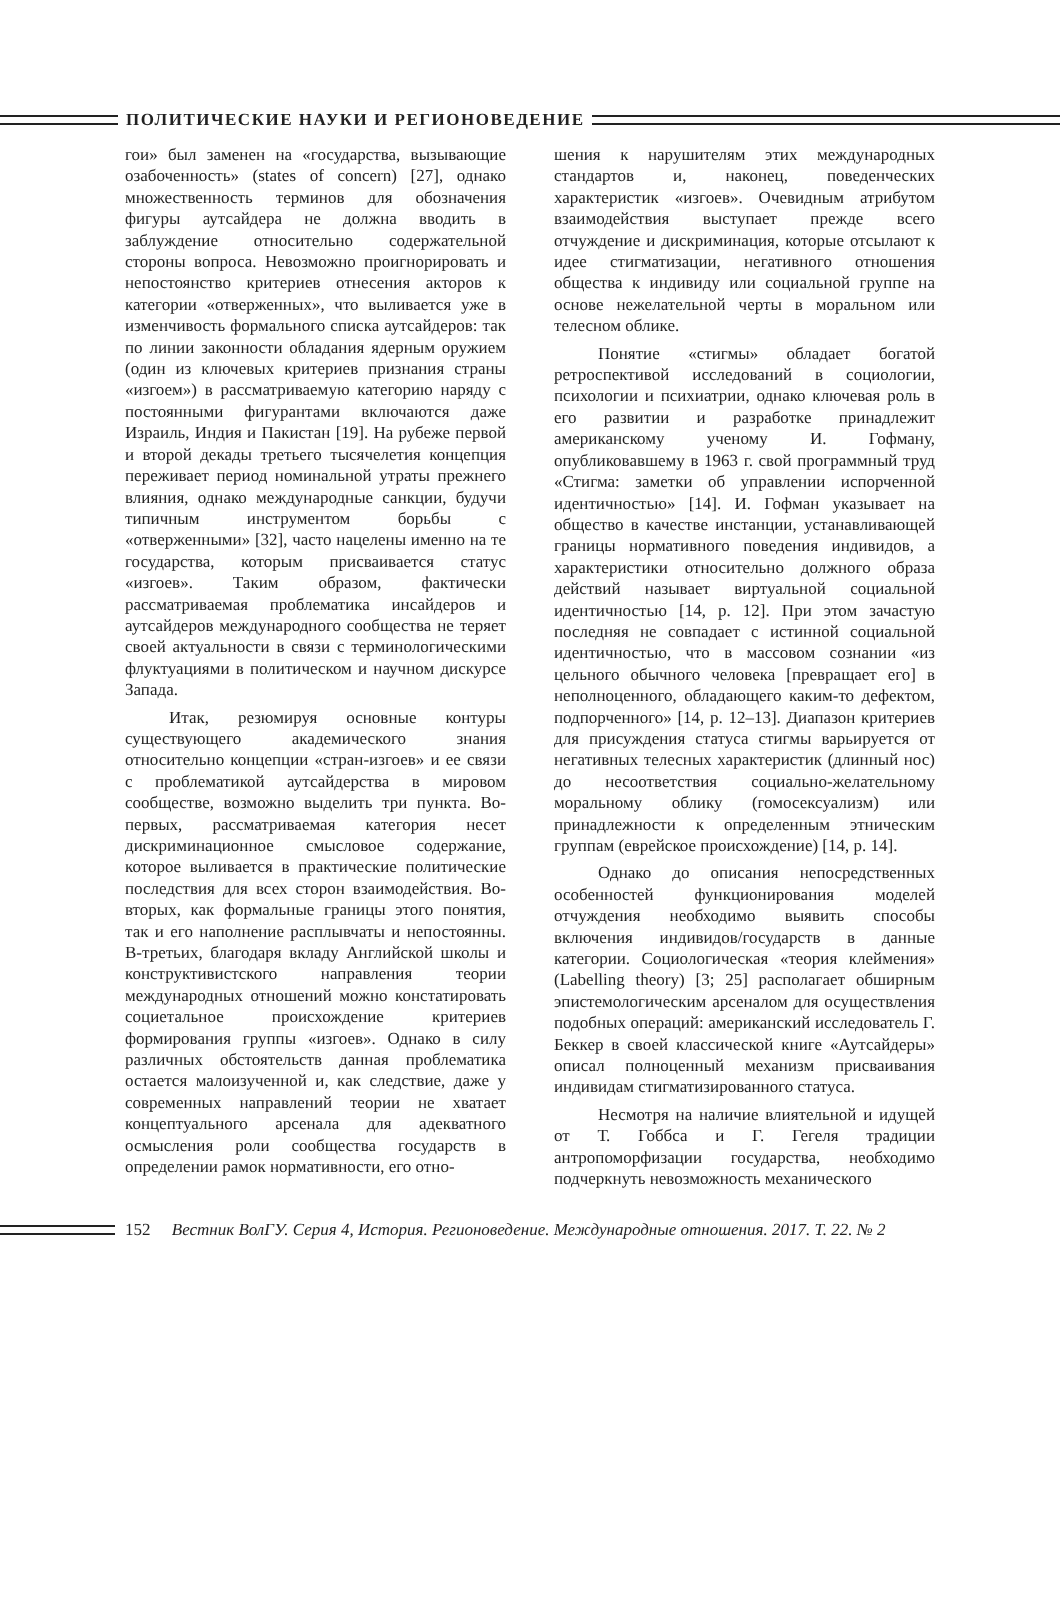ПОЛИТИЧЕСКИЕ НАУКИ И РЕГИОНОВЕДЕНИЕ
гои» был заменен на «государства, вызывающие озабоченность» (states of concern) [27], однако множественность терминов для обозначения фигуры аутсайдера не должна вводить в заблуждение относительно содержательной стороны вопроса. Невозможно проигнорировать и непостоянство критериев отнесения акторов к категории «отверженных», что выливается уже в изменчивость формального списка аутсайдеров: так по линии законности обладания ядерным оружием (один из ключевых критериев признания страны «изгоем») в рассматриваемую категорию наряду с постоянными фигурантами включаются даже Израиль, Индия и Пакистан [19]. На рубеже первой и второй декады третьего тысячелетия концепция переживает период номинальной утраты прежнего влияния, однако международные санкции, будучи типичным инструментом борьбы с «отверженными» [32], часто нацелены именно на те государства, которым присваивается статус «изгоев». Таким образом, фактически рассматриваемая проблематика инсайдеров и аутсайдеров международного сообщества не теряет своей актуальности в связи с терминологическими флуктуациями в политическом и научном дискурсе Запада.
Итак, резюмируя основные контуры существующего академического знания относительно концепции «стран-изгоев» и ее связи с проблематикой аутсайдерства в мировом сообществе, возможно выделить три пункта. Во-первых, рассматриваемая категория несет дискриминационное смысловое содержание, которое выливается в практические политические последствия для всех сторон взаимодействия. Во-вторых, как формальные границы этого понятия, так и его наполнение расплывчаты и непостоянны. В-третьих, благодаря вкладу Английской школы и конструктивистского направления теории международных отношений можно констатировать социетальное происхождение критериев формирования группы «изгоев». Однако в силу различных обстоятельств данная проблематика остается малоизученной и, как следствие, даже у современных направлений теории не хватает концептуального арсенала для адекватного осмысления роли сообщества государств в определении рамок нормативности, его отно-
шения к нарушителям этих международных стандартов и, наконец, поведенческих характеристик «изгоев». Очевидным атрибутом взаимодействия выступает прежде всего отчуждение и дискриминация, которые отсылают к идее стигматизации, негативного отношения общества к индивиду или социальной группе на основе нежелательной черты в моральном или телесном облике.
Понятие «стигмы» обладает богатой ретроспективой исследований в социологии, психологии и психиатрии, однако ключевая роль в его развитии и разработке принадлежит американскому ученому И. Гофману, опубликовавшему в 1963 г. свой программный труд «Стигма: заметки об управлении испорченной идентичностью» [14]. И. Гофман указывает на общество в качестве инстанции, устанавливающей границы нормативного поведения индивидов, а характеристики относительно должного образа действий называет виртуальной социальной идентичностью [14, p. 12]. При этом зачастую последняя не совпадает с истинной социальной идентичностью, что в массовом сознании «из цельного обычного человека [превращает его] в неполноценного, обладающего каким-то дефектом, подпорченного» [14, p. 12–13]. Диапазон критериев для присуждения статуса стигмы варьируется от негативных телесных характеристик (длинный нос) до несоответствия социально-желательному моральному облику (гомосексуализм) или принадлежности к определенным этническим группам (еврейское происхождение) [14, p. 14].
Однако до описания непосредственных особенностей функционирования моделей отчуждения необходимо выявить способы включения индивидов/государств в данные категории. Социологическая «теория клеймения» (Labelling theory) [3; 25] располагает обширным эпистемологическим арсеналом для осуществления подобных операций: американский исследователь Г. Беккер в своей классической книге «Аутсайдеры» описал полноценный механизм присваивания индивидам стигматизированного статуса.
Несмотря на наличие влиятельной и идущей от Т. Гоббса и Г. Гегеля традиции антропоморфизации государства, необходимо подчеркнуть невозможность механического
152 Вестник ВолГУ. Серия 4, История. Регионоведение. Международные отношения. 2017. Т. 22. № 2